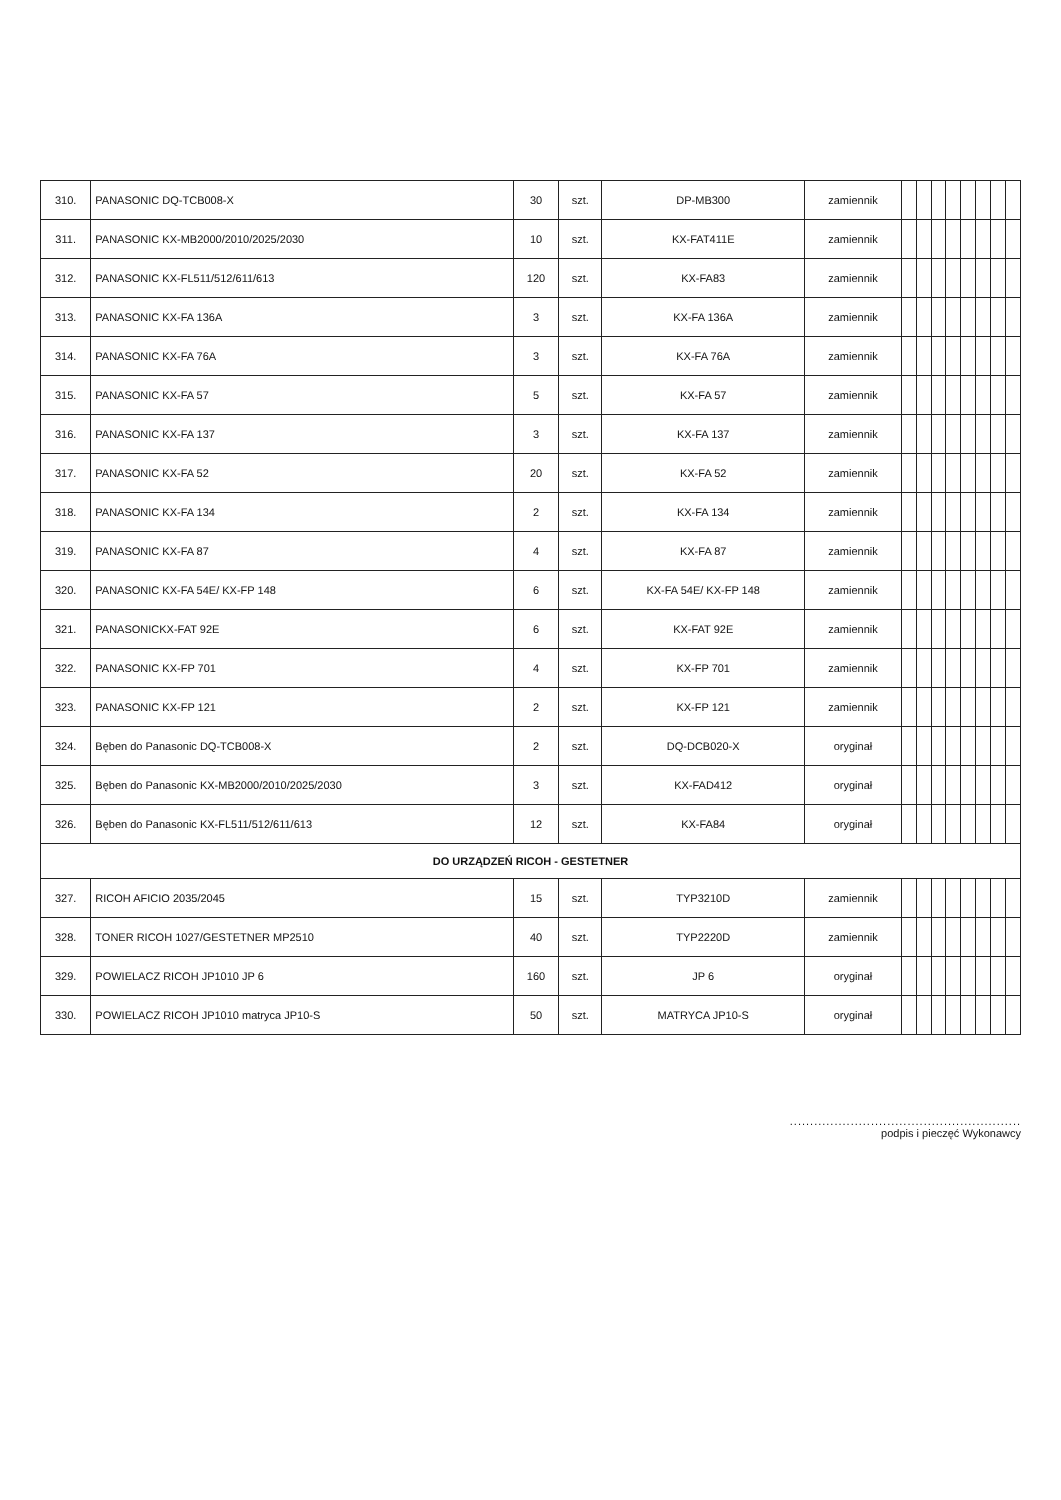| 310. | PANASONIC DQ-TCB008-X | 30 | szt. | DP-MB300 | zamiennik | | | | | | | | |
| 311. | PANASONIC KX-MB2000/2010/2025/2030 | 10 | szt. | KX-FAT411E | zamiennik | | | | | | | | |
| 312. | PANASONIC KX-FL511/512/611/613 | 120 | szt. | KX-FA83 | zamiennik | | | | | | | | |
| 313. | PANASONIC KX-FA 136A | 3 | szt. | KX-FA 136A | zamiennik | | | | | | | | |
| 314. | PANASONIC KX-FA 76A | 3 | szt. | KX-FA 76A | zamiennik | | | | | | | | |
| 315. | PANASONIC KX-FA 57 | 5 | szt. | KX-FA 57 | zamiennik | | | | | | | | |
| 316. | PANASONIC KX-FA 137 | 3 | szt. | KX-FA 137 | zamiennik | | | | | | | | |
| 317. | PANASONIC KX-FA 52 | 20 | szt. | KX-FA 52 | zamiennik | | | | | | | | |
| 318. | PANASONIC KX-FA 134 | 2 | szt. | KX-FA 134 | zamiennik | | | | | | | | |
| 319. | PANASONIC KX-FA 87 | 4 | szt. | KX-FA 87 | zamiennik | | | | | | | | |
| 320. | PANASONIC KX-FA 54E/ KX-FP 148 | 6 | szt. | KX-FA 54E/ KX-FP 148 | zamiennik | | | | | | | | |
| 321. | PANASONICKX-FAT 92E | 6 | szt. | KX-FAT 92E | zamiennik | | | | | | | | |
| 322. | PANASONIC KX-FP 701 | 4 | szt. | KX-FP 701 | zamiennik | | | | | | | | |
| 323. | PANASONIC KX-FP 121 | 2 | szt. | KX-FP 121 | zamiennik | | | | | | | | |
| 324. | Bęben do Panasonic DQ-TCB008-X | 2 | szt. | DQ-DCB020-X | oryginał | | | | | | | | |
| 325. | Bęben do Panasonic KX-MB2000/2010/2025/2030 | 3 | szt. | KX-FAD412 | oryginał | | | | | | | | |
| 326. | Bęben do Panasonic KX-FL511/512/611/613 | 12 | szt. | KX-FA84 | oryginał | | | | | | | | |
| DO URZĄDZEŃ RICOH - GESTETNER | | | | | | | | | | | | | |
| 327. | RICOH AFICIO 2035/2045 | 15 | szt. | TYP3210D | zamiennik | | | | | | | | |
| 328. | TONER RICOH 1027/GESTETNER MP2510 | 40 | szt. | TYP2220D | zamiennik | | | | | | | | |
| 329. | POWIELACZ RICOH JP1010 JP 6 | 160 | szt. | JP 6 | oryginał | | | | | | | | |
| 330. | POWIELACZ RICOH JP1010 matryca JP10-S | 50 | szt. | MATRYCA JP10-S | oryginał | | | | | | | | |
.........................................................
podpis i pieczęć Wykonawcy